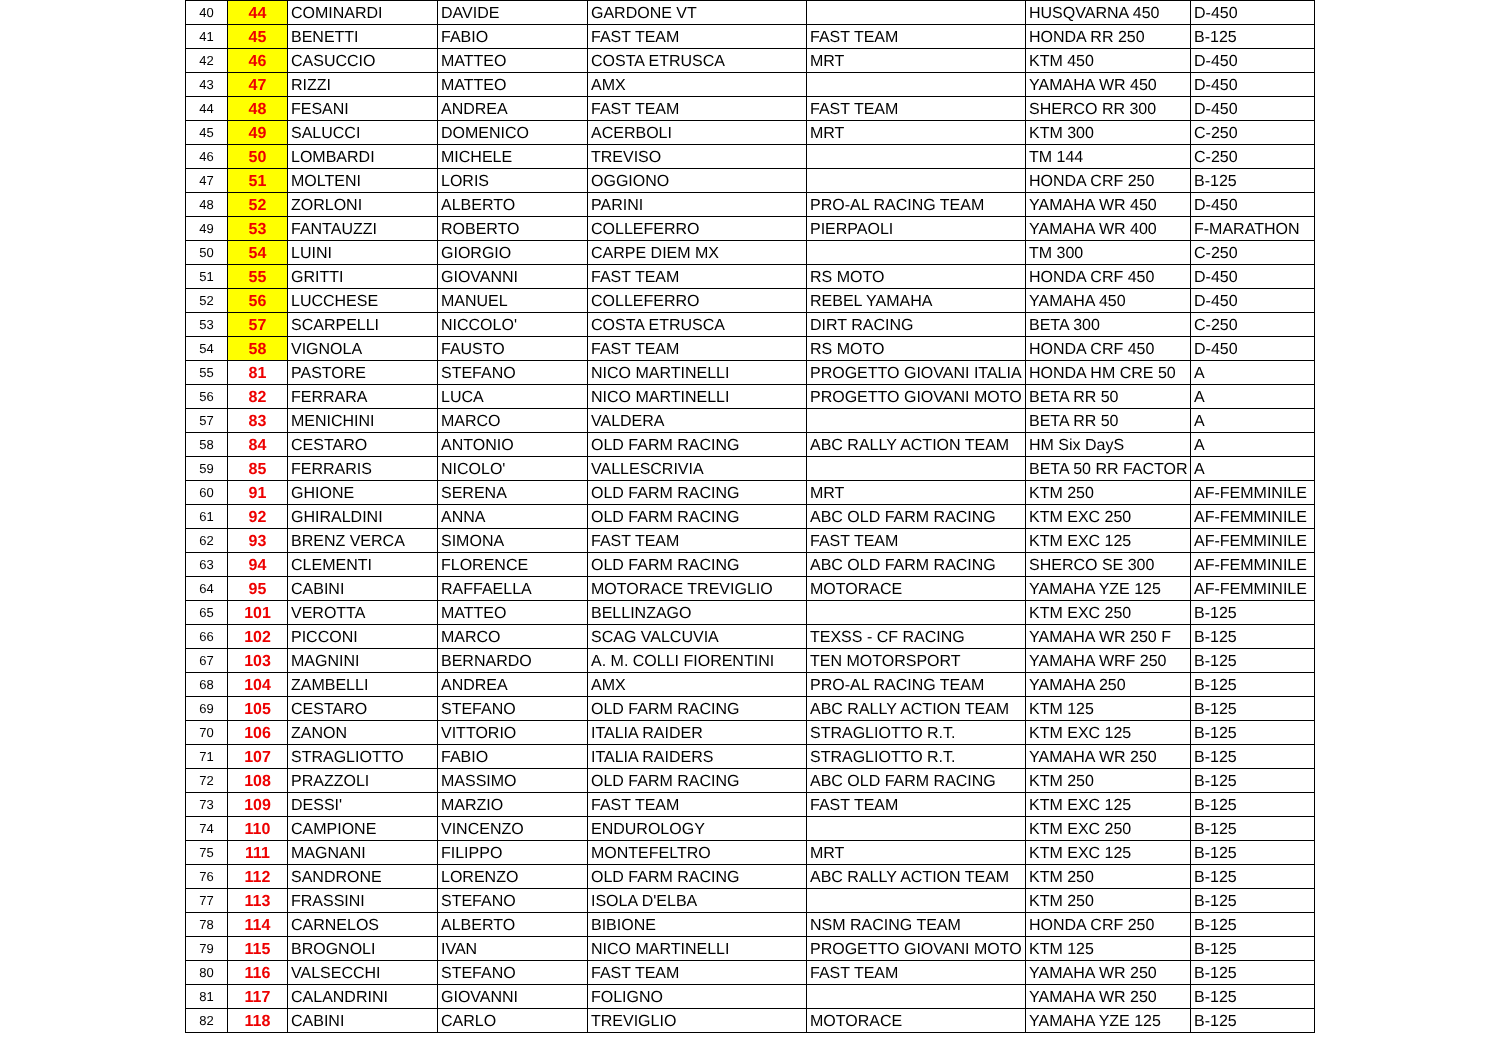| 40 | 44 | COMINARDI | DAVIDE | GARDONE VT | | HUSQVARNA 450 | D-450 |
| 41 | 45 | BENETTI | FABIO | FAST TEAM | FAST TEAM | HONDA RR 250 | B-125 |
| 42 | 46 | CASUCCIO | MATTEO | COSTA ETRUSCA | MRT | KTM 450 | D-450 |
| 43 | 47 | RIZZI | MATTEO | AMX | | YAMAHA WR 450 | D-450 |
| 44 | 48 | FESANI | ANDREA | FAST TEAM | FAST TEAM | SHERCO RR 300 | D-450 |
| 45 | 49 | SALUCCI | DOMENICO | ACERBOLI | MRT | KTM 300 | C-250 |
| 46 | 50 | LOMBARDI | MICHELE | TREVISO | | TM 144 | C-250 |
| 47 | 51 | MOLTENI | LORIS | OGGIONO | | HONDA CRF 250 | B-125 |
| 48 | 52 | ZORLONI | ALBERTO | PARINI | PRO-AL RACING TEAM | YAMAHA WR 450 | D-450 |
| 49 | 53 | FANTAUZZI | ROBERTO | COLLEFERRO | PIERPAOLI | YAMAHA WR 400 | F-MARATHON |
| 50 | 54 | LUINI | GIORGIO | CARPE DIEM MX | | TM 300 | C-250 |
| 51 | 55 | GRITTI | GIOVANNI | FAST TEAM | RS MOTO | HONDA CRF 450 | D-450 |
| 52 | 56 | LUCCHESE | MANUEL | COLLEFERRO | REBEL YAMAHA | YAMAHA 450 | D-450 |
| 53 | 57 | SCARPELLI | NICCOLO' | COSTA ETRUSCA | DIRT RACING | BETA 300 | C-250 |
| 54 | 58 | VIGNOLA | FAUSTO | FAST TEAM | RS MOTO | HONDA CRF 450 | D-450 |
| 55 | 81 | PASTORE | STEFANO | NICO MARTINELLI | PROGETTO GIOVANI ITALIA | HONDA HM CRE 50 | A |
| 56 | 82 | FERRARA | LUCA | NICO MARTINELLI | PROGETTO GIOVANI MOTO | BETA RR 50 | A |
| 57 | 83 | MENICHINI | MARCO | VALDERA | | BETA RR 50 | A |
| 58 | 84 | CESTARO | ANTONIO | OLD FARM RACING | ABC RALLY ACTION TEAM | HM Six DayS | A |
| 59 | 85 | FERRARIS | NICOLO' | VALLESCRIVIA | | BETA 50 RR FACTOR | A |
| 60 | 91 | GHIONE | SERENA | OLD FARM RACING | MRT | KTM 250 | AF-FEMMINILE |
| 61 | 92 | GHIRALDINI | ANNA | OLD FARM RACING | ABC OLD FARM RACING | KTM EXC 250 | AF-FEMMINILE |
| 62 | 93 | BRENZ VERCA | SIMONA | FAST TEAM | FAST TEAM | KTM EXC 125 | AF-FEMMINILE |
| 63 | 94 | CLEMENTI | FLORENCE | OLD FARM RACING | ABC OLD FARM RACING | SHERCO SE 300 | AF-FEMMINILE |
| 64 | 95 | CABINI | RAFFAELLA | MOTORACE TREVIGLIO | MOTORACE | YAMAHA YZE 125 | AF-FEMMINILE |
| 65 | 101 | VEROTTA | MATTEO | BELLINZAGO | | KTM EXC 250 | B-125 |
| 66 | 102 | PICCONI | MARCO | SCAG VALCUVIA | TEXSS - CF RACING | YAMAHA WR 250 F | B-125 |
| 67 | 103 | MAGNINI | BERNARDO | A. M. COLLI FIORENTINI | TEN MOTORSPORT | YAMAHA WRF 250 | B-125 |
| 68 | 104 | ZAMBELLI | ANDREA | AMX | PRO-AL RACING TEAM | YAMAHA 250 | B-125 |
| 69 | 105 | CESTARO | STEFANO | OLD FARM RACING | ABC RALLY ACTION TEAM | KTM 125 | B-125 |
| 70 | 106 | ZANON | VITTORIO | ITALIA RAIDER | STRAGLIOTTO R.T. | KTM EXC 125 | B-125 |
| 71 | 107 | STRAGLIOTTO | FABIO | ITALIA RAIDERS | STRAGLIOTTO R.T. | YAMAHA WR 250 | B-125 |
| 72 | 108 | PRAZZOLI | MASSIMO | OLD FARM RACING | ABC OLD FARM RACING | KTM 250 | B-125 |
| 73 | 109 | DESSI' | MARZIO | FAST TEAM | FAST TEAM | KTM EXC 125 | B-125 |
| 74 | 110 | CAMPIONE | VINCENZO | ENDUROLOGY | | KTM EXC 250 | B-125 |
| 75 | 111 | MAGNANI | FILIPPO | MONTEFELTRO | MRT | KTM EXC 125 | B-125 |
| 76 | 112 | SANDRONE | LORENZO | OLD FARM RACING | ABC RALLY ACTION TEAM | KTM 250 | B-125 |
| 77 | 113 | FRASSINI | STEFANO | ISOLA D'ELBA | | KTM 250 | B-125 |
| 78 | 114 | CARNELOS | ALBERTO | BIBIONE | NSM RACING TEAM | HONDA CRF 250 | B-125 |
| 79 | 115 | BROGNOLI | IVAN | NICO MARTINELLI | PROGETTO GIOVANI MOTO | KTM 125 | B-125 |
| 80 | 116 | VALSECCHI | STEFANO | FAST TEAM | FAST TEAM | YAMAHA WR 250 | B-125 |
| 81 | 117 | CALANDRINI | GIOVANNI | FOLIGNO | | YAMAHA WR 250 | B-125 |
| 82 | 118 | CABINI | CARLO | TREVIGLIO | MOTORACE | YAMAHA YZE 125 | B-125 |